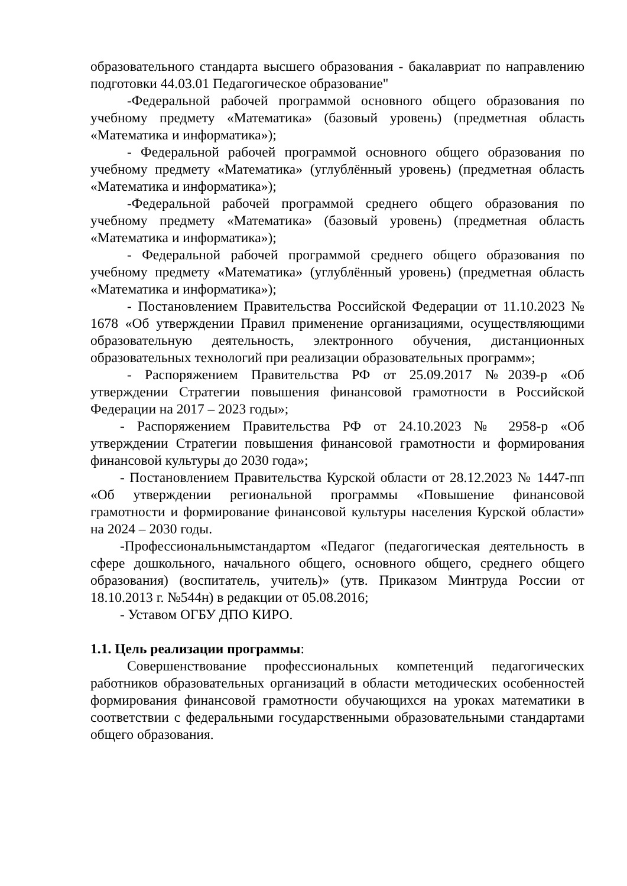образовательного стандарта высшего образования - бакалавриат по направлению подготовки 44.03.01 Педагогическое образование"
-Федеральной рабочей программой основного общего образования по учебному предмету «Математика» (базовый уровень) (предметная область «Математика и информатика»);
- Федеральной рабочей программой основного общего образования по учебному предмету «Математика» (углублённый уровень) (предметная область «Математика и информатика»);
-Федеральной рабочей программой среднего общего образования по учебному предмету «Математика» (базовый уровень) (предметная область «Математика и информатика»);
- Федеральной рабочей программой среднего общего образования по учебному предмету «Математика» (углублённый уровень) (предметная область «Математика и информатика»);
- Постановлением Правительства Российской Федерации от 11.10.2023 № 1678 «Об утверждении Правил применение организациями, осуществляющими образовательную деятельность, электронного обучения, дистанционных образовательных технологий при реализации образовательных программ»;
- Распоряжением Правительства РФ от 25.09.2017 №2039-р «Об утверждении Стратегии повышения финансовой грамотности в Российской Федерации на 2017 – 2023 годы»;
- Распоряжением Правительства РФ от 24.10.2023 № 2958-р «Об утверждении Стратегии повышения финансовой грамотности и формирования финансовой культуры до 2030 года»;
- Постановлением Правительства Курской области от 28.12.2023 № 1447-пп «Об утверждении региональной программы «Повышение финансовой грамотности и формирование финансовой культуры населения Курской области» на 2024 – 2030 годы.
-Профессиональнымстандартом «Педагог (педагогическая деятельность в сфере дошкольного, начального общего, основного общего, среднего общего образования) (воспитатель, учитель)» (утв. Приказом Минтруда России от 18.10.2013 г. №544н) в редакции от 05.08.2016;
- Уставом ОГБУ ДПО КИРО.
1.1. Цель реализации программы:
Совершенствование профессиональных компетенций педагогических работников образовательных организаций в области методических особенностей формирования финансовой грамотности обучающихся на уроках математики в соответствии с федеральными государственными образовательными стандартами общего образования.